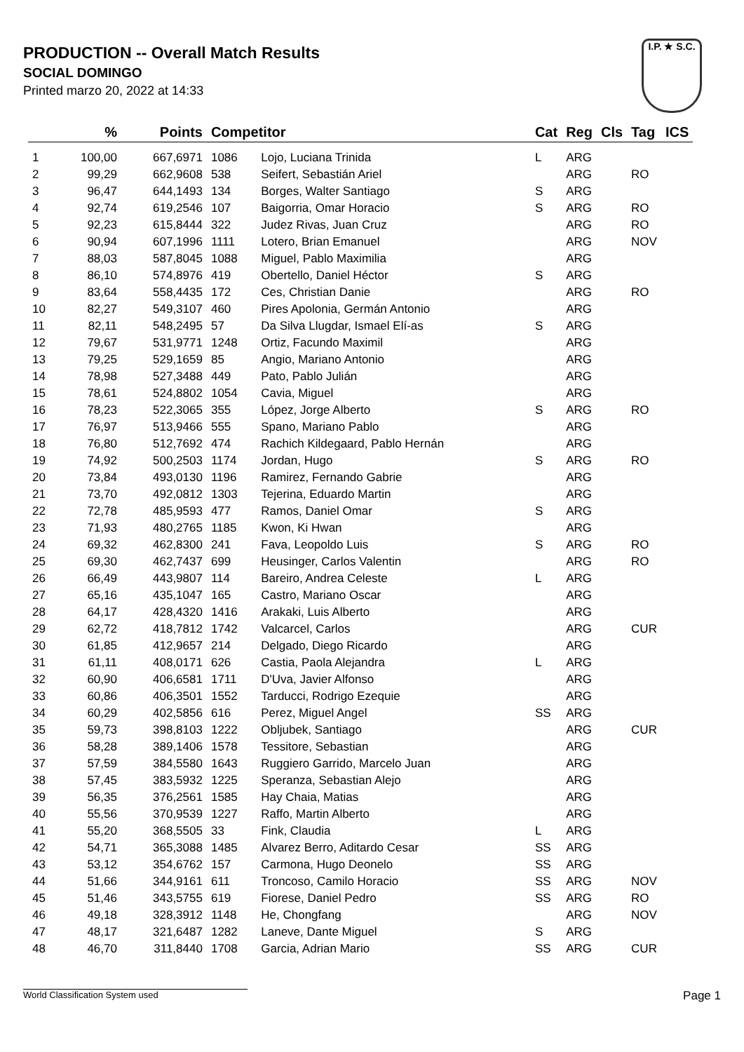PRODUCTION -- Overall Match Results
SOCIAL DOMINGO
Printed marzo 20, 2022 at 14:33
I.P. ★ S.C.
| | % | Points | Competitor | | Cat | Reg | Cls | Tag | ICS |
| --- | --- | --- | --- | --- | --- | --- | --- | --- | --- |
| 1 | 100,00 | 667,6971 | 1086 | Lojo, Luciana Trinida | L | ARG | | | |
| 2 | 99,29 | 662,9608 | 538 | Seifert, Sebastián Ariel | | ARG | | RO | |
| 3 | 96,47 | 644,1493 | 134 | Borges, Walter Santiago | S | ARG | | | |
| 4 | 92,74 | 619,2546 | 107 | Baigorria, Omar Horacio | S | ARG | | RO | |
| 5 | 92,23 | 615,8444 | 322 | Judez Rivas, Juan Cruz | | ARG | | RO | |
| 6 | 90,94 | 607,1996 | 1111 | Lotero, Brian Emanuel | | ARG | | NOV | |
| 7 | 88,03 | 587,8045 | 1088 | Miguel, Pablo Maximilia | | ARG | | | |
| 8 | 86,10 | 574,8976 | 419 | Obertello, Daniel Héctor | S | ARG | | | |
| 9 | 83,64 | 558,4435 | 172 | Ces, Christian Danie | | ARG | | RO | |
| 10 | 82,27 | 549,3107 | 460 | Pires Apolonia, Germán Antonio | | ARG | | | |
| 11 | 82,11 | 548,2495 | 57 | Da Silva Llugdar, Ismael Elí-as | S | ARG | | | |
| 12 | 79,67 | 531,9771 | 1248 | Ortiz, Facundo Maximil | | ARG | | | |
| 13 | 79,25 | 529,1659 | 85 | Angio, Mariano Antonio | | ARG | | | |
| 14 | 78,98 | 527,3488 | 449 | Pato, Pablo Julián | | ARG | | | |
| 15 | 78,61 | 524,8802 | 1054 | Cavia, Miguel | | ARG | | | |
| 16 | 78,23 | 522,3065 | 355 | López, Jorge Alberto | S | ARG | | RO | |
| 17 | 76,97 | 513,9466 | 555 | Spano, Mariano Pablo | | ARG | | | |
| 18 | 76,80 | 512,7692 | 474 | Rachich Kildegaard, Pablo Hernán | | ARG | | | |
| 19 | 74,92 | 500,2503 | 1174 | Jordan, Hugo | S | ARG | | RO | |
| 20 | 73,84 | 493,0130 | 1196 | Ramirez, Fernando Gabrie | | ARG | | | |
| 21 | 73,70 | 492,0812 | 1303 | Tejerina, Eduardo Martin | | ARG | | | |
| 22 | 72,78 | 485,9593 | 477 | Ramos, Daniel Omar | S | ARG | | | |
| 23 | 71,93 | 480,2765 | 1185 | Kwon, Ki Hwan | | ARG | | | |
| 24 | 69,32 | 462,8300 | 241 | Fava, Leopoldo Luis | S | ARG | | RO | |
| 25 | 69,30 | 462,7437 | 699 | Heusinger, Carlos Valentin | | ARG | | RO | |
| 26 | 66,49 | 443,9807 | 114 | Bareiro, Andrea Celeste | L | ARG | | | |
| 27 | 65,16 | 435,1047 | 165 | Castro, Mariano Oscar | | ARG | | | |
| 28 | 64,17 | 428,4320 | 1416 | Arakaki, Luis Alberto | | ARG | | | |
| 29 | 62,72 | 418,7812 | 1742 | Valcarcel, Carlos | | ARG | | CUR | |
| 30 | 61,85 | 412,9657 | 214 | Delgado, Diego Ricardo | | ARG | | | |
| 31 | 61,11 | 408,0171 | 626 | Castia, Paola Alejandra | L | ARG | | | |
| 32 | 60,90 | 406,6581 | 1711 | D'Uva, Javier Alfonso | | ARG | | | |
| 33 | 60,86 | 406,3501 | 1552 | Tarducci, Rodrigo Ezequie | | ARG | | | |
| 34 | 60,29 | 402,5856 | 616 | Perez, Miguel Angel | SS | ARG | | | |
| 35 | 59,73 | 398,8103 | 1222 | Obljubek, Santiago | | ARG | | CUR | |
| 36 | 58,28 | 389,1406 | 1578 | Tessitore, Sebastian | | ARG | | | |
| 37 | 57,59 | 384,5580 | 1643 | Ruggiero Garrido, Marcelo Juan | | ARG | | | |
| 38 | 57,45 | 383,5932 | 1225 | Speranza, Sebastian Alejo | | ARG | | | |
| 39 | 56,35 | 376,2561 | 1585 | Hay Chaia, Matias | | ARG | | | |
| 40 | 55,56 | 370,9539 | 1227 | Raffo, Martin Alberto | | ARG | | | |
| 41 | 55,20 | 368,5505 | 33 | Fink, Claudia | L | ARG | | | |
| 42 | 54,71 | 365,3088 | 1485 | Alvarez Berro, Aditardo Cesar | SS | ARG | | | |
| 43 | 53,12 | 354,6762 | 157 | Carmona, Hugo Deonelo | SS | ARG | | | |
| 44 | 51,66 | 344,9161 | 611 | Troncoso, Camilo Horacio | SS | ARG | | NOV | |
| 45 | 51,46 | 343,5755 | 619 | Fiorese, Daniel Pedro | SS | ARG | | RO | |
| 46 | 49,18 | 328,3912 | 1148 | He, Chongfang | | ARG | | NOV | |
| 47 | 48,17 | 321,6487 | 1282 | Laneve, Dante Miguel | S | ARG | | | |
| 48 | 46,70 | 311,8440 | 1708 | Garcia, Adrian Mario | SS | ARG | | CUR | |
World Classification System used Page 1